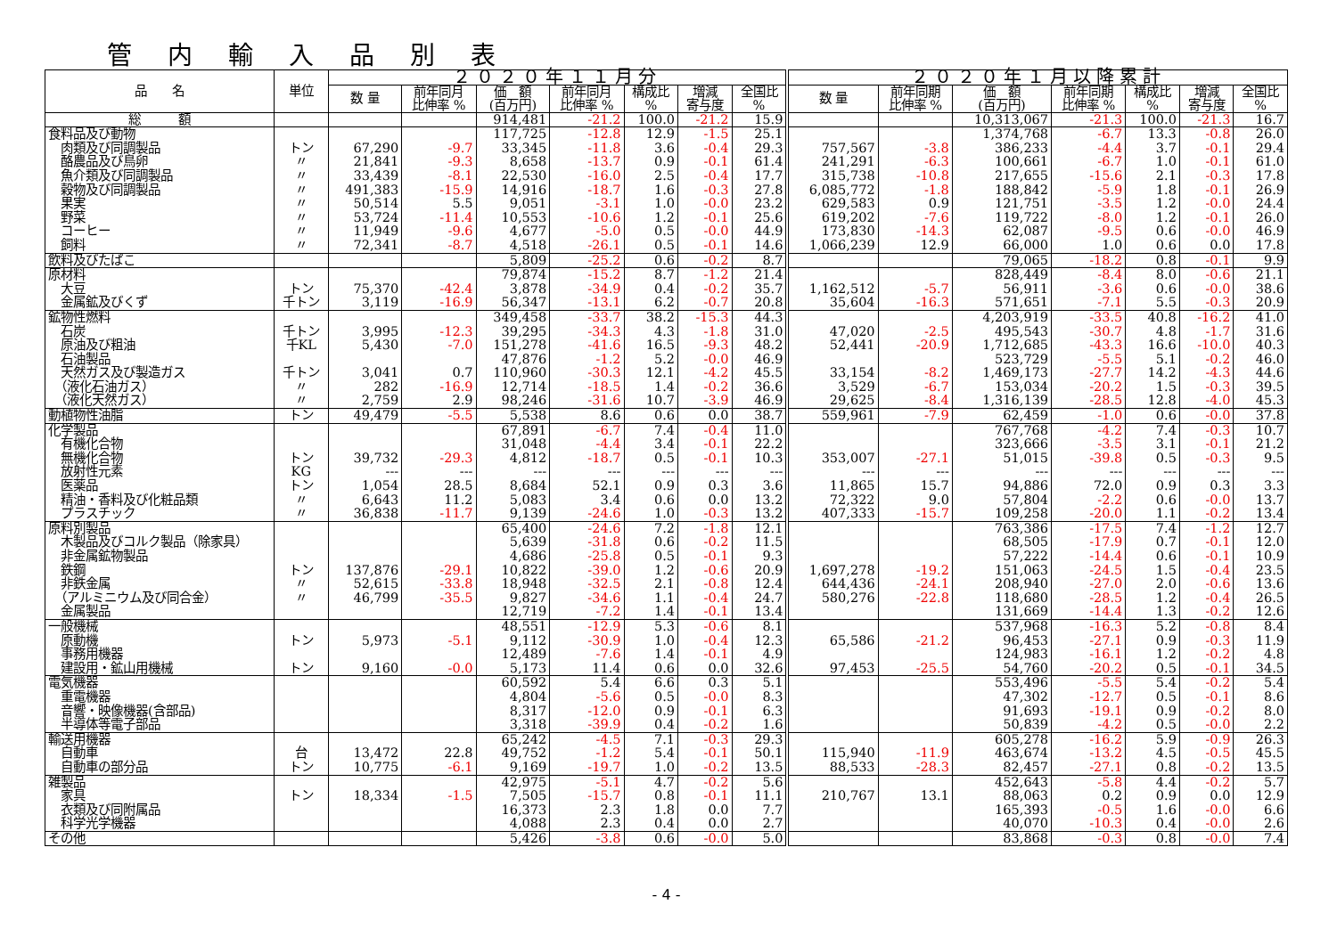管内輸入品別表
| 品 名 | 単位 | ２０２０年１１月分 | | | | | | | ２０２０年１月以降累計 | | | | | | |
| --- | --- | --- | --- | --- | --- | --- | --- | --- | --- | --- | --- | --- | --- | --- | --- |
| | | 数 量 | 前年同月 比伸率 % | 価 額 (百万円) | 前年同月 比伸率 % | 構成比 % | 増減 寄与度 | 全国比 % | 数 量 | 前年同期 比伸率 % | 価 額 (百万円) | 前年同期 比伸率 % | 構成比 % | 増減 寄与度 | 全国比 % |
| 総 額 | | | | 914,481 | -21.2 | 100.0 | -21.2 | 15.9 | | | 10,313,067 | -21.3 | 100.0 | -21.3 | 16.7 |
| 食料品及び動物 | | | | 117,725 | -12.8 | 12.9 | -1.5 | 25.1 | | | 1,374,768 | -6.7 | 13.3 | -0.8 | 26.0 |
| 肉類及び同調製品 | トン | 67,290 | -9.7 | 33,345 | -11.8 | 3.6 | -0.4 | 29.3 | 757,567 | -3.8 | 386,233 | -4.4 | 3.7 | -0.1 | 29.4 |
| 酪農品及び鳥卵 | 〃 | 21,841 | -9.3 | 8,658 | -13.7 | 0.9 | -0.1 | 61.4 | 241,291 | -6.3 | 100,661 | -6.7 | 1.0 | -0.1 | 61.0 |
| 魚介類及び同調製品 | 〃 | 33,439 | -8.1 | 22,530 | -16.0 | 2.5 | -0.4 | 17.7 | 315,738 | -10.8 | 217,655 | -15.6 | 2.1 | -0.3 | 17.8 |
| 穀物及び同調製品 | 〃 | 491,383 | -15.9 | 14,916 | -18.7 | 1.6 | -0.3 | 27.8 | 6,085,772 | -1.8 | 188,842 | -5.9 | 1.8 | -0.1 | 26.9 |
| 果実 | 〃 | 50,514 | 5.5 | 9,051 | -3.1 | 1.0 | -0.0 | 23.2 | 629,583 | 0.9 | 121,751 | -3.5 | 1.2 | -0.0 | 24.4 |
| 野菜 | 〃 | 53,724 | -11.4 | 10,553 | -10.6 | 1.2 | -0.1 | 25.6 | 619,202 | -7.6 | 119,722 | -8.0 | 1.2 | -0.1 | 26.0 |
| コーヒー | 〃 | 11,949 | -9.6 | 4,677 | -5.0 | 0.5 | -0.0 | 44.9 | 173,830 | -14.3 | 62,087 | -9.5 | 0.6 | -0.0 | 46.9 |
| 飼料 | 〃 | 72,341 | -8.7 | 4,518 | -26.1 | 0.5 | -0.1 | 14.6 | 1,066,239 | 12.9 | 66,000 | 1.0 | 0.6 | 0.0 | 17.8 |
| 飲料及びたばこ | | | | 5,809 | -25.2 | 0.6 | -0.2 | 8.7 | | | 79,065 | -18.2 | 0.8 | -0.1 | 9.9 |
| 原材料 | | | | 79,874 | -15.2 | 8.7 | -1.2 | 21.4 | | | 828,449 | -8.4 | 8.0 | -0.6 | 21.1 |
| 大豆 | トン | 75,370 | -42.4 | 3,878 | -34.9 | 0.4 | -0.2 | 35.7 | 1,162,512 | -5.7 | 56,911 | -3.6 | 0.6 | -0.0 | 38.6 |
| 金属鉱及びくず | 千トン | 3,119 | -16.9 | 56,347 | -13.1 | 6.2 | -0.7 | 20.8 | 35,604 | -16.3 | 571,651 | -7.1 | 5.5 | -0.3 | 20.9 |
| 鉱物性燃料 | | | | 349,458 | -33.7 | 38.2 | -15.3 | 44.3 | | | 4,203,919 | -33.5 | 40.8 | -16.2 | 41.0 |
| 石炭 | 千トン | 3,995 | -12.3 | 39,295 | -34.3 | 4.3 | -1.8 | 31.0 | 47,020 | -2.5 | 495,543 | -30.7 | 4.8 | -1.7 | 31.6 |
| 原油及び粗油 | 千KL | 5,430 | -7.0 | 151,278 | -41.6 | 16.5 | -9.3 | 48.2 | 52,441 | -20.9 | 1,712,685 | -43.3 | 16.6 | -10.0 | 40.3 |
| 石油製品 | | | | 47,876 | -1.2 | 5.2 | -0.0 | 46.9 | | | 523,729 | -5.5 | 5.1 | -0.2 | 46.0 |
| 天然ガス及び製造ガス | 千トン | 3,041 | 0.7 | 110,960 | -30.3 | 12.1 | -4.2 | 45.5 | 33,154 | -8.2 | 1,469,173 | -27.7 | 14.2 | -4.3 | 44.6 |
| （液化石油ガス） | 〃 | 282 | -16.9 | 12,714 | -18.5 | 1.4 | -0.2 | 36.6 | 3,529 | -6.7 | 153,034 | -20.2 | 1.5 | -0.3 | 39.5 |
| （液化天然ガス） | 〃 | 2,759 | 2.9 | 98,246 | -31.6 | 10.7 | -3.9 | 46.9 | 29,625 | -8.4 | 1,316,139 | -28.5 | 12.8 | -4.0 | 45.3 |
| 動植物性油脂 | トン | 49,479 | -5.5 | 5,538 | 8.6 | 0.6 | 0.0 | 38.7 | 559,961 | -7.9 | 62,459 | -1.0 | 0.6 | -0.0 | 37.8 |
| 化学製品 | | | | 67,891 | -6.7 | 7.4 | -0.4 | 11.0 | | | 767,768 | -4.2 | 7.4 | -0.3 | 10.7 |
| 有機化合物 | | | | 31,048 | -4.4 | 3.4 | -0.1 | 22.2 | | | 323,666 | -3.5 | 3.1 | -0.1 | 21.2 |
| 無機化合物 | トン | 39,732 | -29.3 | 4,812 | -18.7 | 0.5 | -0.1 | 10.3 | 353,007 | -27.1 | 51,015 | -39.8 | 0.5 | -0.3 | 9.5 |
| 放射性元素 | KG | --- | --- | --- | --- | --- | --- | --- | --- | --- | --- | --- | --- | --- | --- |
| 医薬品 | トン | 1,054 | 28.5 | 8,684 | 52.1 | 0.9 | 0.3 | 3.6 | 11,865 | 15.7 | 94,886 | 72.0 | 0.9 | 0.3 | 3.3 |
| 精油・香料及び化粧品類 | 〃 | 6,643 | 11.2 | 5,083 | 3.4 | 0.6 | 0.0 | 13.2 | 72,322 | 9.0 | 57,804 | -2.2 | 0.6 | -0.0 | 13.7 |
| プラスチック | 〃 | 36,838 | -11.7 | 9,139 | -24.6 | 1.0 | -0.3 | 13.2 | 407,333 | -15.7 | 109,258 | -20.0 | 1.1 | -0.2 | 13.4 |
| 原料別製品 | | | | 65,400 | -24.6 | 7.2 | -1.8 | 12.1 | | | 763,386 | -17.5 | 7.4 | -1.2 | 12.7 |
| 木製品及びコルク製品（除家具） | | | | 5,639 | -31.8 | 0.6 | -0.2 | 11.5 | | | 68,505 | -17.9 | 0.7 | -0.1 | 12.0 |
| 非金属鉱物製品 | | | | 4,686 | -25.8 | 0.5 | -0.1 | 9.3 | | | 57,222 | -14.4 | 0.6 | -0.1 | 10.9 |
| 鉄鋼 | トン | 137,876 | -29.1 | 10,822 | -39.0 | 1.2 | -0.6 | 20.9 | 1,697,278 | -19.2 | 151,063 | -24.5 | 1.5 | -0.4 | 23.5 |
| 非鉄金属 | 〃 | 52,615 | -33.8 | 18,948 | -32.5 | 2.1 | -0.8 | 12.4 | 644,436 | -24.1 | 208,940 | -27.0 | 2.0 | -0.6 | 13.6 |
| （アルミニウム及び同合金） | 〃 | 46,799 | -35.5 | 9,827 | -34.6 | 1.1 | -0.4 | 24.7 | 580,276 | -22.8 | 118,680 | -28.5 | 1.2 | -0.4 | 26.5 |
| 金属製品 | | | | 12,719 | -7.2 | 1.4 | -0.1 | 13.4 | | | 131,669 | -14.4 | 1.3 | -0.2 | 12.6 |
| 一般機械 | | | | 48,551 | -12.9 | 5.3 | -0.6 | 8.1 | | | 537,968 | -16.3 | 5.2 | -0.8 | 8.4 |
| 原動機 | トン | 5,973 | -5.1 | 9,112 | -30.9 | 1.0 | -0.4 | 12.3 | 65,586 | -21.2 | 96,453 | -27.1 | 0.9 | -0.3 | 11.9 |
| 事務用機器 | | | | 12,489 | -7.6 | 1.4 | -0.1 | 4.9 | | | 124,983 | -16.1 | 1.2 | -0.2 | 4.8 |
| 建設用・鉱山用機械 | トン | 9,160 | -0.0 | 5,173 | 11.4 | 0.6 | 0.0 | 32.6 | 97,453 | -25.5 | 54,760 | -20.2 | 0.5 | -0.1 | 34.5 |
| 電気機器 | | | | 60,592 | 5.4 | 6.6 | 0.3 | 5.1 | | | 553,496 | -5.5 | 5.4 | -0.2 | 5.4 |
| 重電機器 | | | | 4,804 | -5.6 | 0.5 | -0.0 | 8.3 | | | 47,302 | -12.7 | 0.5 | -0.1 | 8.6 |
| 音響・映像機器(含部品) | | | | 8,317 | -12.0 | 0.9 | -0.1 | 6.3 | | | 91,693 | -19.1 | 0.9 | -0.2 | 8.0 |
| 半導体等電子部品 | | | | 3,318 | -39.9 | 0.4 | -0.2 | 1.6 | | | 50,839 | -4.2 | 0.5 | -0.0 | 2.2 |
| 輸送用機器 | | | | 65,242 | -4.5 | 7.1 | -0.3 | 29.3 | | | 605,278 | -16.2 | 5.9 | -0.9 | 26.3 |
| 自動車 | 台 | 13,472 | 22.8 | 49,752 | -1.2 | 5.4 | -0.1 | 50.1 | 115,940 | -11.9 | 463,674 | -13.2 | 4.5 | -0.5 | 45.5 |
| 自動車の部分品 | トン | 10,775 | -6.1 | 9,169 | -19.7 | 1.0 | -0.2 | 13.5 | 88,533 | -28.3 | 82,457 | -27.1 | 0.8 | -0.2 | 13.5 |
| 雑製品 | | | | 42,975 | -5.1 | 4.7 | -0.2 | 5.6 | | | 452,643 | -5.8 | 4.4 | -0.2 | 5.7 |
| 家具 | トン | 18,334 | -1.5 | 7,505 | -15.7 | 0.8 | -0.1 | 11.1 | 210,767 | 13.1 | 88,063 | 0.2 | 0.9 | 0.0 | 12.9 |
| 衣類及び同附属品 | | | | 16,373 | 2.3 | 1.8 | 0.0 | 7.7 | | | 165,393 | -0.5 | 1.6 | -0.0 | 6.6 |
| 科学光学機器 | | | | 4,088 | 2.3 | 0.4 | 0.0 | 2.7 | | | 40,070 | -10.3 | 0.4 | -0.0 | 2.6 |
| その他 | | | | 5,426 | -3.8 | 0.6 | -0.0 | 5.0 | | | 83,868 | -0.3 | 0.8 | -0.0 | 7.4 |
- 4 -